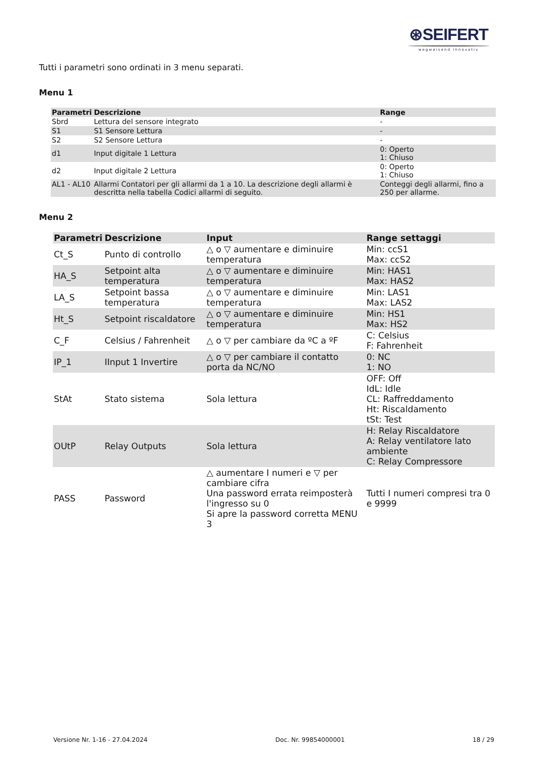⊛SEIFERT
wegweisend innovativ
Tutti i parametri sono ordinati in 3 menu separati.
Menu 1
| Parametri | Descrizione | Range |
| --- | --- | --- |
| Sbrd | Lettura del sensore integrato | - |
| S1 | S1 Sensore Lettura | - |
| S2 | S2 Sensore Lettura | - |
| d1 | Input digitale 1 Lettura | 0: Operto 1: Chiuso |
| d2 | Input digitale 2 Lettura | 0: Operto 1: Chiuso |
| AL1 - AL10 | Allarmi Contatori per gli allarmi da 1 a 10. La descrizione degli allarmi è descritta nella tabella Codici allarmi di seguito. | Conteggi degli allarmi, fino a 250 per allarme. |
Menu 2
| Parametri | Descrizione | Input | Range settaggi |
| --- | --- | --- | --- |
| Ct_S | Punto di controllo | △ o ▽ aumentare e diminuire temperatura | Min: ccS1 Max: ccS2 |
| HA_S | Setpoint alta temperatura | △ o ▽ aumentare e diminuire temperatura | Min: HAS1 Max: HAS2 |
| LA_S | Setpoint bassa temperatura | △ o ▽ aumentare e diminuire temperatura | Min: LAS1 Max: LAS2 |
| Ht_S | Setpoint riscaldatore | △ o ▽ aumentare e diminuire temperatura | Min: HS1 Max: HS2 |
| C_F | Celsius / Fahrenheit | △ o ▽ per cambiare da ºC a ºF | C: Celsius F: Fahrenheit |
| IP_1 | IInput 1 Invertire | △ o ▽ per cambiare il contatto porta da NC/NO | 0: NC 1: NO |
| StAt | Stato sistema | Sola lettura | OFF: Off IdL: Idle CL: Raffreddamento Ht: Riscaldamento tSt: Test |
| OUtP | Relay Outputs | Sola lettura | H: Relay Riscaldatore A: Relay ventilatore lato ambiente C: Relay Compressore |
| PASS | Password | △ aumentare I numeri e ▽ per cambiare cifra Una password errata reimposterà l'ingresso su 0 Si apre la password corretta MENU 3 | Tutti I numeri compresi tra 0 e 9999 |
Versione Nr. 1-16 - 27.04.2024 Doc. Nr. 99854000001 18 / 29